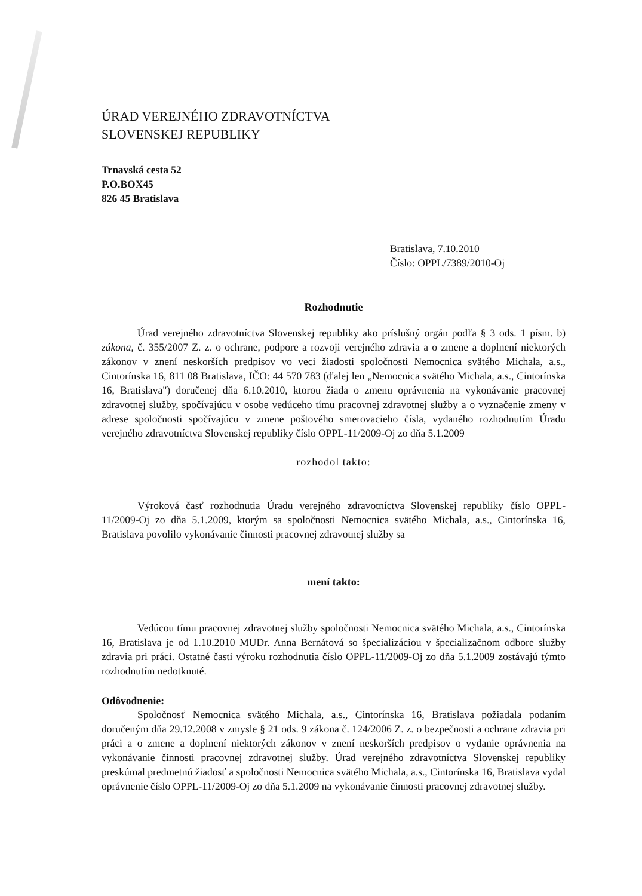ÚRAD VEREJNÉHO ZDRAVOTNÍCTVA
SLOVENSKEJ REPUBLIKY
Trnavská cesta 52
P.O.BOX45
826 45 Bratislava
Bratislava, 7.10.2010
Číslo: OPPL/7389/2010-Oj
Rozhodnutie
Úrad verejného zdravotníctva Slovenskej republiky ako príslušný orgán podľa § 3 ods. 1 písm. b) zákona, č. 355/2007 Z. z. o ochrane, podpore a rozvoji verejného zdravia a o zmene a doplnení niektorých zákonov v znení neskorších predpisov vo veci žiadosti spoločnosti Nemocnica svätého Michala, a.s., Cintorínska 16, 811 08 Bratislava, IČO: 44 570 783 (ďalej len „Nemocnica svätého Michala, a.s., Cintorínska 16, Bratislava") doručenej dňa 6.10.2010, ktorou žiada o zmenu oprávnenia na vykonávanie pracovnej zdravotnej služby, spočívajúcu v osobe vedúceho tímu pracovnej zdravotnej služby a o vyznačenie zmeny v adrese spoločnosti spočívajúcu v zmene poštového smerovacieho čísla, vydaného rozhodnutím Úradu verejného zdravotníctva Slovenskej republiky číslo OPPL-11/2009-Oj zo dňa 5.1.2009
rozhodol takto:
Výroková časť rozhodnutia Úradu verejného zdravotníctva Slovenskej republiky číslo OPPL-11/2009-Oj zo dňa 5.1.2009, ktorým sa spoločnosti Nemocnica svätého Michala, a.s., Cintorínska 16, Bratislava povolilo vykonávanie činnosti pracovnej zdravotnej služby sa
mení takto:
Vedúcou tímu pracovnej zdravotnej služby spoločnosti Nemocnica svätého Michala, a.s., Cintorínska 16, Bratislava je od 1.10.2010 MUDr. Anna Bernátová so špecializáciou v špecializačnom odbore služby zdravia pri práci. Ostatné časti výroku rozhodnutia číslo OPPL-11/2009-Oj zo dňa 5.1.2009 zostávajú týmto rozhodnutím nedotknuté.
Odôvodnenie:
Spoločnosť Nemocnica svätého Michala, a.s., Cintorínska 16, Bratislava požiadala podaním doručeným dňa 29.12.2008 v zmysle § 21 ods. 9 zákona č. 124/2006 Z. z. o bezpečnosti a ochrane zdravia pri práci a o zmene a doplnení niektorých zákonov v znení neskorších predpisov o vydanie oprávnenia na vykonávanie činnosti pracovnej zdravotnej služby. Úrad verejného zdravotníctva Slovenskej republiky preskúmal predmetnú žiadosť a spoločnosti Nemocnica svätého Michala, a.s., Cintorínska 16, Bratislava vydal oprávnenie číslo OPPL-11/2009-Oj zo dňa 5.1.2009 na vykonávanie činnosti pracovnej zdravotnej služby.